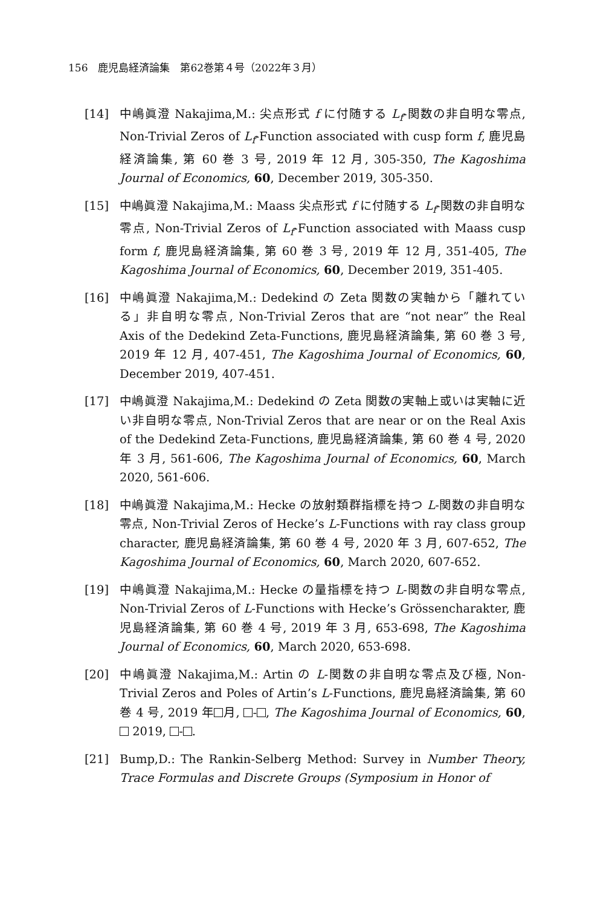156　鹿児島経済論集　第62巻第４号（2022年３月）
[14] 中嶋眞澄 Nakajima,M.: 尖点形式 f に付随する L<sub>f</sub>-関数の非自明な零点, Non-Trivial Zeros of L<sub>f</sub>-Function associated with cusp form f, 鹿児島経済論集, 第 60 巻 3 号, 2019 年 12 月, 305-350, The Kagoshima Journal of Economics, 60, December 2019, 305-350.
[15] 中嶋眞澄 Nakajima,M.: Maass 尖点形式 f に付随する L<sub>f</sub>-関数の非自明な零点, Non-Trivial Zeros of L<sub>f</sub>-Function associated with Maass cusp form f, 鹿児島経済論集, 第 60 巻 3 号, 2019 年 12 月, 351-405, The Kagoshima Journal of Economics, 60, December 2019, 351-405.
[16] 中嶋眞澄 Nakajima,M.: Dedekind の Zeta 関数の実軸から「離れている」非自明な零点, Non-Trivial Zeros that are “not near” the Real Axis of the Dedekind Zeta-Functions, 鹿児島経済論集, 第 60 巻 3 号, 2019 年 12 月, 407-451, The Kagoshima Journal of Economics, 60, December 2019, 407-451.
[17] 中嶋眞澄 Nakajima,M.: Dedekind の Zeta 関数の実軸上或いは実軸に近い非自明な零点, Non-Trivial Zeros that are near or on the Real Axis of the Dedekind Zeta-Functions, 鹿児島経済論集, 第 60 巻 4 号, 2020 年 3 月, 561-606, The Kagoshima Journal of Economics, 60, March 2020, 561-606.
[18] 中嶋眞澄 Nakajima,M.: Hecke の放射類群指標を持つ L-関数の非自明な零点, Non-Trivial Zeros of Hecke’s L-Functions with ray class group character, 鹿児島経済論集, 第 60 巻 4 号, 2020 年 3 月, 607-652, The Kagoshima Journal of Economics, 60, March 2020, 607-652.
[19] 中嶋眞澄 Nakajima,M.: Hecke の量指標を持つ L-関数の非自明な零点, Non-Trivial Zeros of L-Functions with Hecke’s Grössencharakter, 鹿児島経済論集, 第 60 巻 4 号, 2019 年 3 月, 653-698, The Kagoshima Journal of Economics, 60, March 2020, 653-698.
[20] 中嶋眞澄 Nakajima,M.: Artin の L-関数の非自明な零点及び極, Non-Trivial Zeros and Poles of Artin’s L-Functions, 鹿児島経済論集, 第 60 巻 4 号, 2019 年 月, - , The Kagoshima Journal of Economics, 60, 2019, - .
[21] Bump,D.: The Rankin-Selberg Method: Survey in Number Theory, Trace Formulas and Discrete Groups (Symposium in Honor of